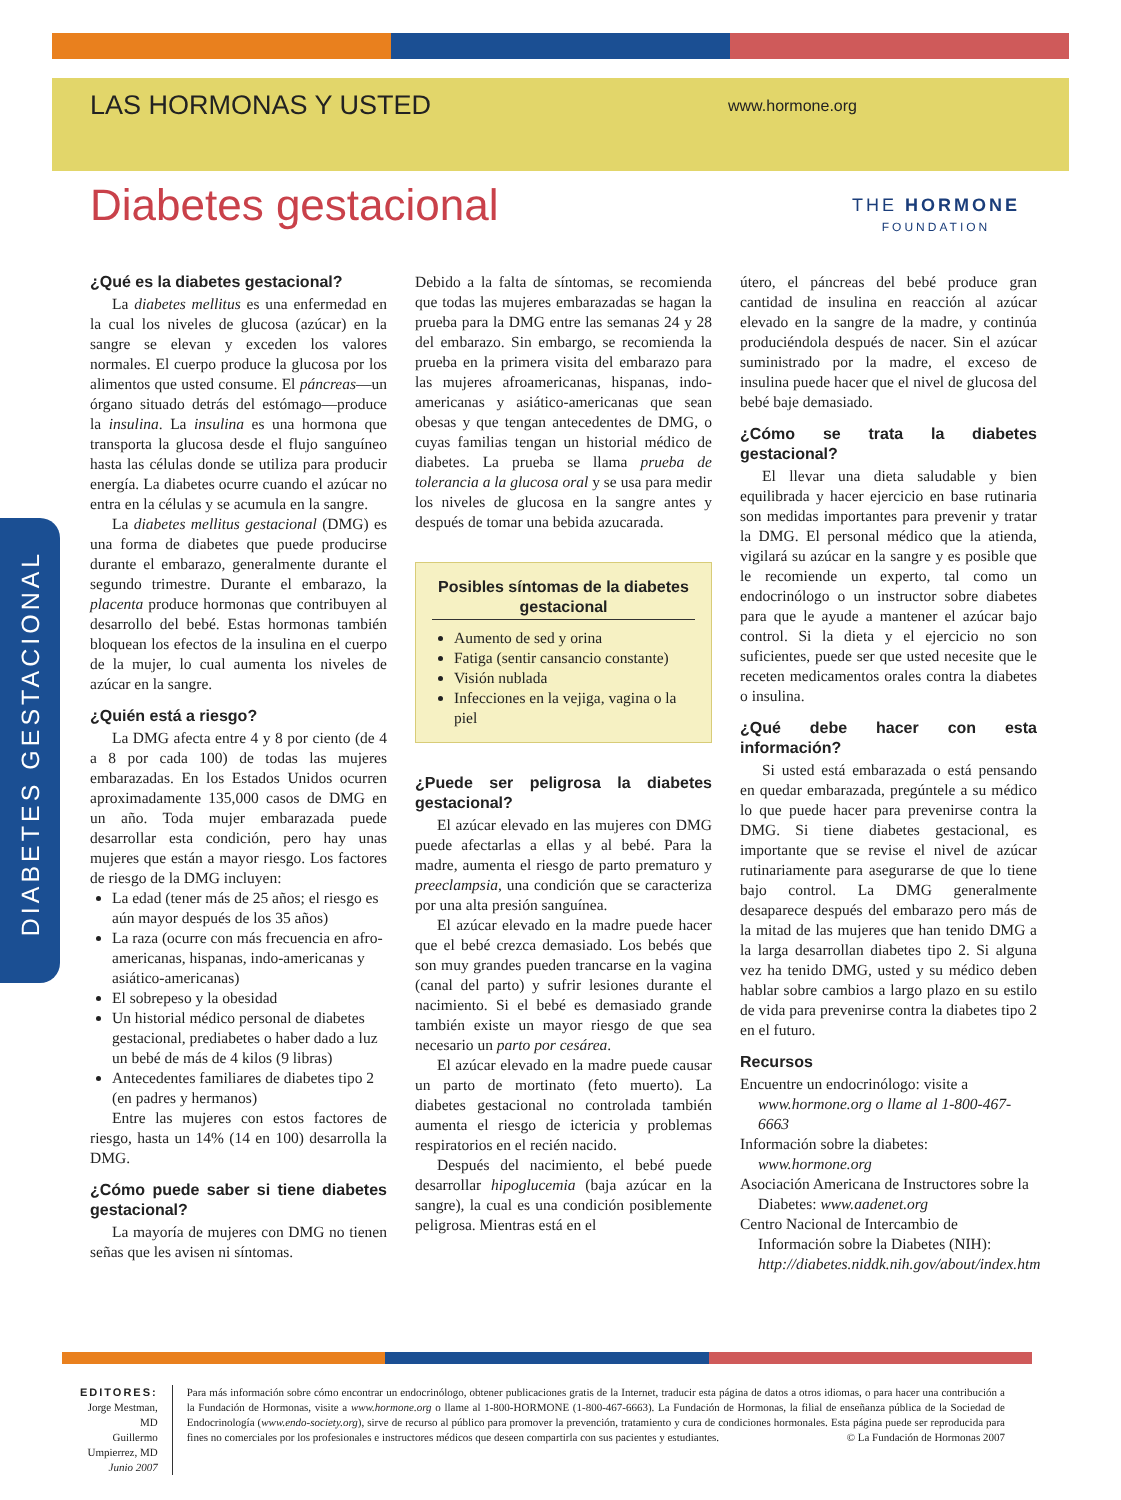LAS HORMONAS Y USTED
www.hormone.org
THE HORMONE
FOUNDATION
Diabetes gestacional
DIABETES GESTACIONAL
¿Qué es la diabetes gestacional?
La diabetes mellitus es una enfermedad en la cual los niveles de glucosa (azúcar) en la sangre se elevan y exceden los valores normales. El cuerpo produce la glucosa por los alimentos que usted consume. El páncreas—un órgano situado detrás del estómago—produce la insulina. La insulina es una hormona que transporta la glucosa desde el flujo sanguíneo hasta las células donde se utiliza para producir energía. La diabetes ocurre cuando el azúcar no entra en la células y se acumula en la sangre.
La diabetes mellitus gestacional (DMG) es una forma de diabetes que puede producirse durante el embarazo, generalmente durante el segundo trimestre. Durante el embarazo, la placenta produce hormonas que contribuyen al desarrollo del bebé. Estas hormonas también bloquean los efectos de la insulina en el cuerpo de la mujer, lo cual aumenta los niveles de azúcar en la sangre.
¿Quién está a riesgo?
La DMG afecta entre 4 y 8 por ciento (de 4 a 8 por cada 100) de todas las mujeres embarazadas. En los Estados Unidos ocurren aproximadamente 135,000 casos de DMG en un año. Toda mujer embarazada puede desarrollar esta condición, pero hay unas mujeres que están a mayor riesgo. Los factores de riesgo de la DMG incluyen:
La edad (tener más de 25 años; el riesgo es aún mayor después de los 35 años)
La raza (ocurre con más frecuencia en afro-americanas, hispanas, indo-americanas y asiático-americanas)
El sobrepeso y la obesidad
Un historial médico personal de diabetes gestacional, prediabetes o haber dado a luz un bebé de más de 4 kilos (9 libras)
Antecedentes familiares de diabetes tipo 2 (en padres y hermanos)
Entre las mujeres con estos factores de riesgo, hasta un 14% (14 en 100) desarrolla la DMG.
¿Cómo puede saber si tiene diabetes gestacional?
La mayoría de mujeres con DMG no tienen señas que les avisen ni síntomas.
Debido a la falta de síntomas, se recomienda que todas las mujeres embarazadas se hagan la prueba para la DMG entre las semanas 24 y 28 del embarazo. Sin embargo, se recomienda la prueba en la primera visita del embarazo para las mujeres afroamericanas, hispanas, indo-americanas y asiático-americanas que sean obesas y que tengan antecedentes de DMG, o cuyas familias tengan un historial médico de diabetes. La prueba se llama prueba de tolerancia a la glucosa oral y se usa para medir los niveles de glucosa en la sangre antes y después de tomar una bebida azucarada.
Posibles síntomas de la diabetes gestacional
Aumento de sed y orina
Fatiga (sentir cansancio constante)
Visión nublada
Infecciones en la vejiga, vagina o la piel
¿Puede ser peligrosa la diabetes gestacional?
El azúcar elevado en las mujeres con DMG puede afectarlas a ellas y al bebé. Para la madre, aumenta el riesgo de parto prematuro y preeclampsia, una condición que se caracteriza por una alta presión sanguínea.
El azúcar elevado en la madre puede hacer que el bebé crezca demasiado. Los bebés que son muy grandes pueden trancarse en la vagina (canal del parto) y sufrir lesiones durante el nacimiento. Si el bebé es demasiado grande también existe un mayor riesgo de que sea necesario un parto por cesárea.
El azúcar elevado en la madre puede causar un parto de mortinato (feto muerto). La diabetes gestacional no controlada también aumenta el riesgo de ictericia y problemas respiratorios en el recién nacido.
Después del nacimiento, el bebé puede desarrollar hipoglucemia (baja azúcar en la sangre), la cual es una condición posiblemente peligrosa. Mientras está en el
útero, el páncreas del bebé produce gran cantidad de insulina en reacción al azúcar elevado en la sangre de la madre, y continúa produciéndola después de nacer. Sin el azúcar suministrado por la madre, el exceso de insulina puede hacer que el nivel de glucosa del bebé baje demasiado.
¿Cómo se trata la diabetes gestacional?
El llevar una dieta saludable y bien equilibrada y hacer ejercicio en base rutinaria son medidas importantes para prevenir y tratar la DMG. El personal médico que la atienda, vigilará su azúcar en la sangre y es posible que le recomiende un experto, tal como un endocrinólogo o un instructor sobre diabetes para que le ayude a mantener el azúcar bajo control. Si la dieta y el ejercicio no son suficientes, puede ser que usted necesite que le receten medicamentos orales contra la diabetes o insulina.
¿Qué debe hacer con esta información?
Si usted está embarazada o está pensando en quedar embarazada, pregúntele a su médico lo que puede hacer para prevenirse contra la DMG. Si tiene diabetes gestacional, es importante que se revise el nivel de azúcar rutinariamente para asegurarse de que lo tiene bajo control. La DMG generalmente desaparece después del embarazo pero más de la mitad de las mujeres que han tenido DMG a la larga desarrollan diabetes tipo 2. Si alguna vez ha tenido DMG, usted y su médico deben hablar sobre cambios a largo plazo en su estilo de vida para prevenirse contra la diabetes tipo 2 en el futuro.
Recursos
Encuentre un endocrinólogo: visite a www.hormone.org o llame al 1-800-467-6663
Información sobre la diabetes: www.hormone.org
Asociación Americana de Instructores sobre la Diabetes: www.aadenet.org
Centro Nacional de Intercambio de Información sobre la Diabetes (NIH): http://diabetes.niddk.nih.gov/about/index.htm
EDITORES:
Jorge Mestman, MD
Guillermo Umpierrez, MD
Junio 2007
Para más información sobre cómo encontrar un endocrinólogo, obtener publicaciones gratis de la Internet, traducir esta página de datos a otros idiomas, o para hacer una contribución a la Fundación de Hormonas, visite a www.hormone.org o llame al 1-800-HORMONE (1-800-467-6663). La Fundación de Hormonas, la filial de enseñanza pública de la Sociedad de Endocrinología (www.endo-society.org), sirve de recurso al público para promover la prevención, tratamiento y cura de condiciones hormonales. Esta página puede ser reproducida para fines no comerciales por los profesionales e instructores médicos que deseen compartirla con sus pacientes y estudiantes. © La Fundación de Hormonas 2007